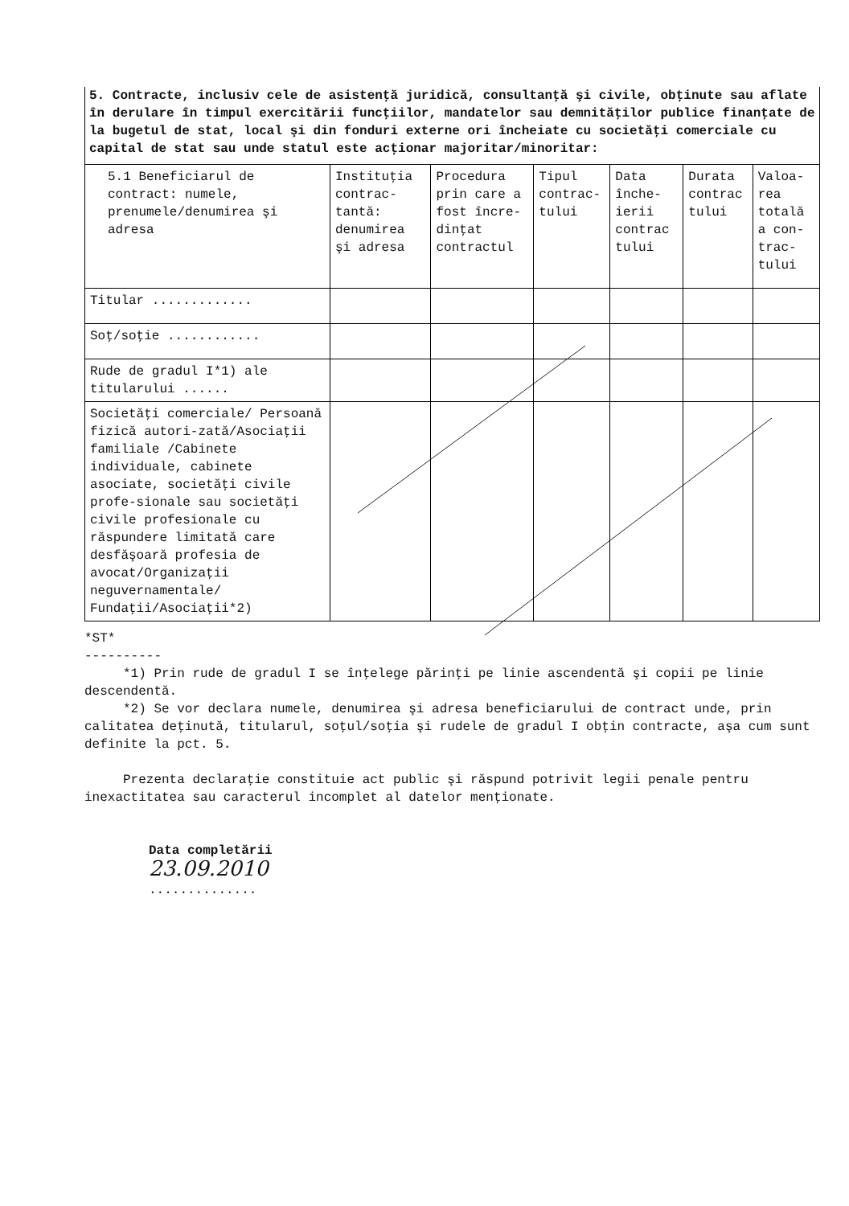5. Contracte, inclusiv cele de asistenţă juridică, consultanţă şi civile, obţinute sau aflate în derulare în timpul exercitării funcţiilor, mandatelor sau demnităţilor publice finanţate de la bugetul de stat, local şi din fonduri externe ori încheiate cu societăţi comerciale cu capital de stat sau unde statul este acţionar majoritar/minoritar:
| 5.1 Beneficiarul de contract: numele, prenumele/denumirea şi adresa | Instituţia contrac-tantă: denumirea şi adresa | Procedura prin care a fost încre-dinţat contractul | Tipul contrac-tului | Data înche-ierii contrac tului | Durata contrac tului | Valoa-rea totală a con-trac-tului |
| --- | --- | --- | --- | --- | --- | --- |
| Titular ............. | | | | | | |
| Soţ/soţie ............ | | | | | | |
| Rude de gradul I*1) ale titularului ...... | | | | | | |
| Societăţi comerciale/ Persoană fizică autori-zată/Asociaţii familiale /Cabinete individuale, cabinete asociate, societăţi civile profe-sionale sau societăţi civile profesionale cu răspundere limitată care desfăşoară profesia de avocat/Organizaţii neguvernamentale/ Fundaţii/Asociaţii*2) | | | | | | |
*ST*
----------
*1) Prin rude de gradul I se înţelege părinţi pe linie ascendentă şi copii pe linie descendentă.
*2) Se vor declara numele, denumirea şi adresa beneficiarului de contract unde, prin calitatea deţinută, titularul, soţul/soţia şi rudele de gradul I obţin contracte, aşa cum sunt definite la pct. 5.
Prezenta declaraţie constituie act public şi răspund potrivit legii penale pentru inexactitatea sau caracterul incomplet al datelor menţionate.
Data completării
23.09.2010
..............